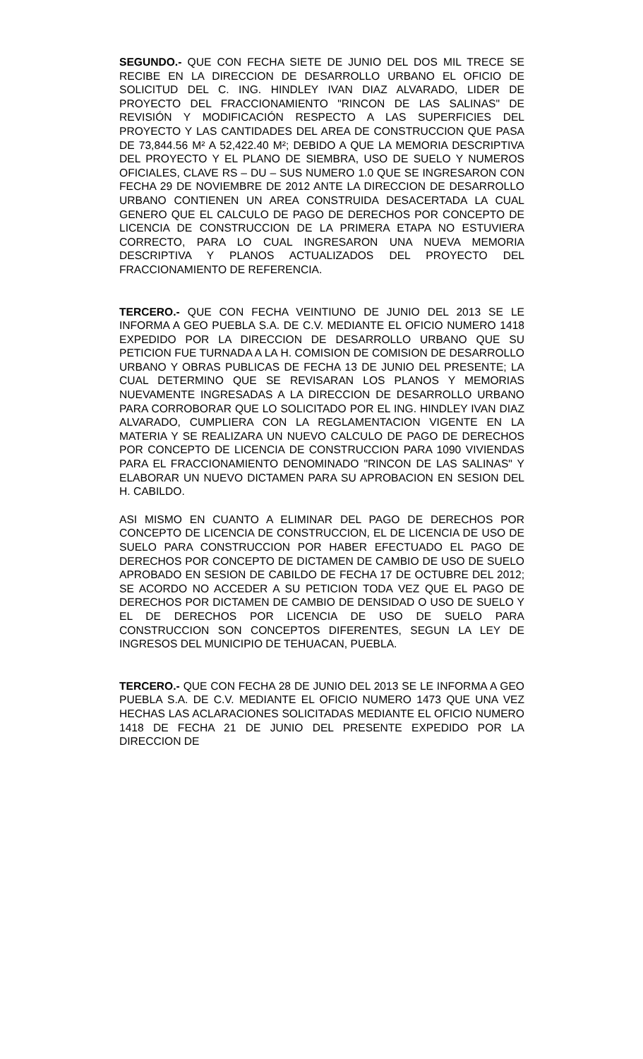SEGUNDO.- QUE CON FECHA SIETE DE JUNIO DEL DOS MIL TRECE SE RECIBE EN LA DIRECCION DE DESARROLLO URBANO EL OFICIO DE SOLICITUD DEL C. ING. HINDLEY IVAN DIAZ ALVARADO, LIDER DE PROYECTO DEL FRACCIONAMIENTO "RINCON DE LAS SALINAS" DE REVISIÓN Y MODIFICACIÓN RESPECTO A LAS SUPERFICIES DEL PROYECTO Y LAS CANTIDADES DEL AREA DE CONSTRUCCION QUE PASA DE 73,844.56 M² A 52,422.40 M²; DEBIDO A QUE LA MEMORIA DESCRIPTIVA DEL PROYECTO Y EL PLANO DE SIEMBRA, USO DE SUELO Y NUMEROS OFICIALES, CLAVE RS – DU – SUS NUMERO 1.0 QUE SE INGRESARON CON FECHA 29 DE NOVIEMBRE DE 2012 ANTE LA DIRECCION DE DESARROLLO URBANO CONTIENEN UN AREA CONSTRUIDA DESACERTADA LA CUAL GENERO QUE EL CALCULO DE PAGO DE DERECHOS POR CONCEPTO DE LICENCIA DE CONSTRUCCION DE LA PRIMERA ETAPA NO ESTUVIERA CORRECTO, PARA LO CUAL INGRESARON UNA NUEVA MEMORIA DESCRIPTIVA Y PLANOS ACTUALIZADOS DEL PROYECTO DEL FRACCIONAMIENTO DE REFERENCIA.
TERCERO.- QUE CON FECHA VEINTIUNO DE JUNIO DEL 2013 SE LE INFORMA A GEO PUEBLA S.A. DE C.V. MEDIANTE EL OFICIO NUMERO 1418 EXPEDIDO POR LA DIRECCION DE DESARROLLO URBANO QUE SU PETICION FUE TURNADA A LA H. COMISION DE COMISION DE DESARROLLO URBANO Y OBRAS PUBLICAS DE FECHA 13 DE JUNIO DEL PRESENTE; LA CUAL DETERMINO QUE SE REVISARAN LOS PLANOS Y MEMORIAS NUEVAMENTE INGRESADAS A LA DIRECCION DE DESARROLLO URBANO PARA CORROBORAR QUE LO SOLICITADO POR EL ING. HINDLEY IVAN DIAZ ALVARADO, CUMPLIERA CON LA REGLAMENTACION VIGENTE EN LA MATERIA Y SE REALIZARA UN NUEVO CALCULO DE PAGO DE DERECHOS POR CONCEPTO DE LICENCIA DE CONSTRUCCION PARA 1090 VIVIENDAS PARA EL FRACCIONAMIENTO DENOMINADO "RINCON DE LAS SALINAS" Y ELABORAR UN NUEVO DICTAMEN PARA SU APROBACION EN SESION DEL H. CABILDO.
ASI MISMO EN CUANTO A ELIMINAR DEL PAGO DE DERECHOS POR CONCEPTO DE LICENCIA DE CONSTRUCCION, EL DE LICENCIA DE USO DE SUELO PARA CONSTRUCCION POR HABER EFECTUADO EL PAGO DE DERECHOS POR CONCEPTO DE DICTAMEN DE CAMBIO DE USO DE SUELO APROBADO EN SESION DE CABILDO DE FECHA 17 DE OCTUBRE DEL 2012; SE ACORDO NO ACCEDER A SU PETICION TODA VEZ QUE EL PAGO DE DERECHOS POR DICTAMEN DE CAMBIO DE DENSIDAD O USO DE SUELO Y EL DE DERECHOS POR LICENCIA DE USO DE SUELO PARA CONSTRUCCION SON CONCEPTOS DIFERENTES, SEGUN LA LEY DE INGRESOS DEL MUNICIPIO DE TEHUACAN, PUEBLA.
TERCERO.- QUE CON FECHA 28 DE JUNIO DEL 2013 SE LE INFORMA A GEO PUEBLA S.A. DE C.V. MEDIANTE EL OFICIO NUMERO 1473 QUE UNA VEZ HECHAS LAS ACLARACIONES SOLICITADAS MEDIANTE EL OFICIO NUMERO 1418 DE FECHA 21 DE JUNIO DEL PRESENTE EXPEDIDO POR LA DIRECCION DE